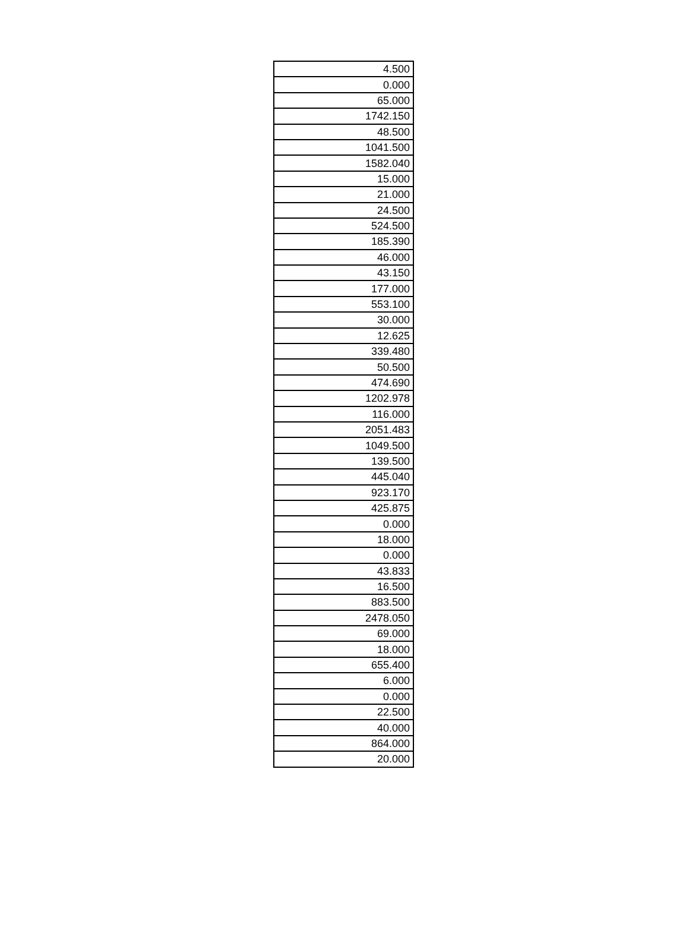| 4.500 |
| 0.000 |
| 65.000 |
| 1742.150 |
| 48.500 |
| 1041.500 |
| 1582.040 |
| 15.000 |
| 21.000 |
| 24.500 |
| 524.500 |
| 185.390 |
| 46.000 |
| 43.150 |
| 177.000 |
| 553.100 |
| 30.000 |
| 12.625 |
| 339.480 |
| 50.500 |
| 474.690 |
| 1202.978 |
| 116.000 |
| 2051.483 |
| 1049.500 |
| 139.500 |
| 445.040 |
| 923.170 |
| 425.875 |
| 0.000 |
| 18.000 |
| 0.000 |
| 43.833 |
| 16.500 |
| 883.500 |
| 2478.050 |
| 69.000 |
| 18.000 |
| 655.400 |
| 6.000 |
| 0.000 |
| 22.500 |
| 40.000 |
| 864.000 |
| 20.000 |